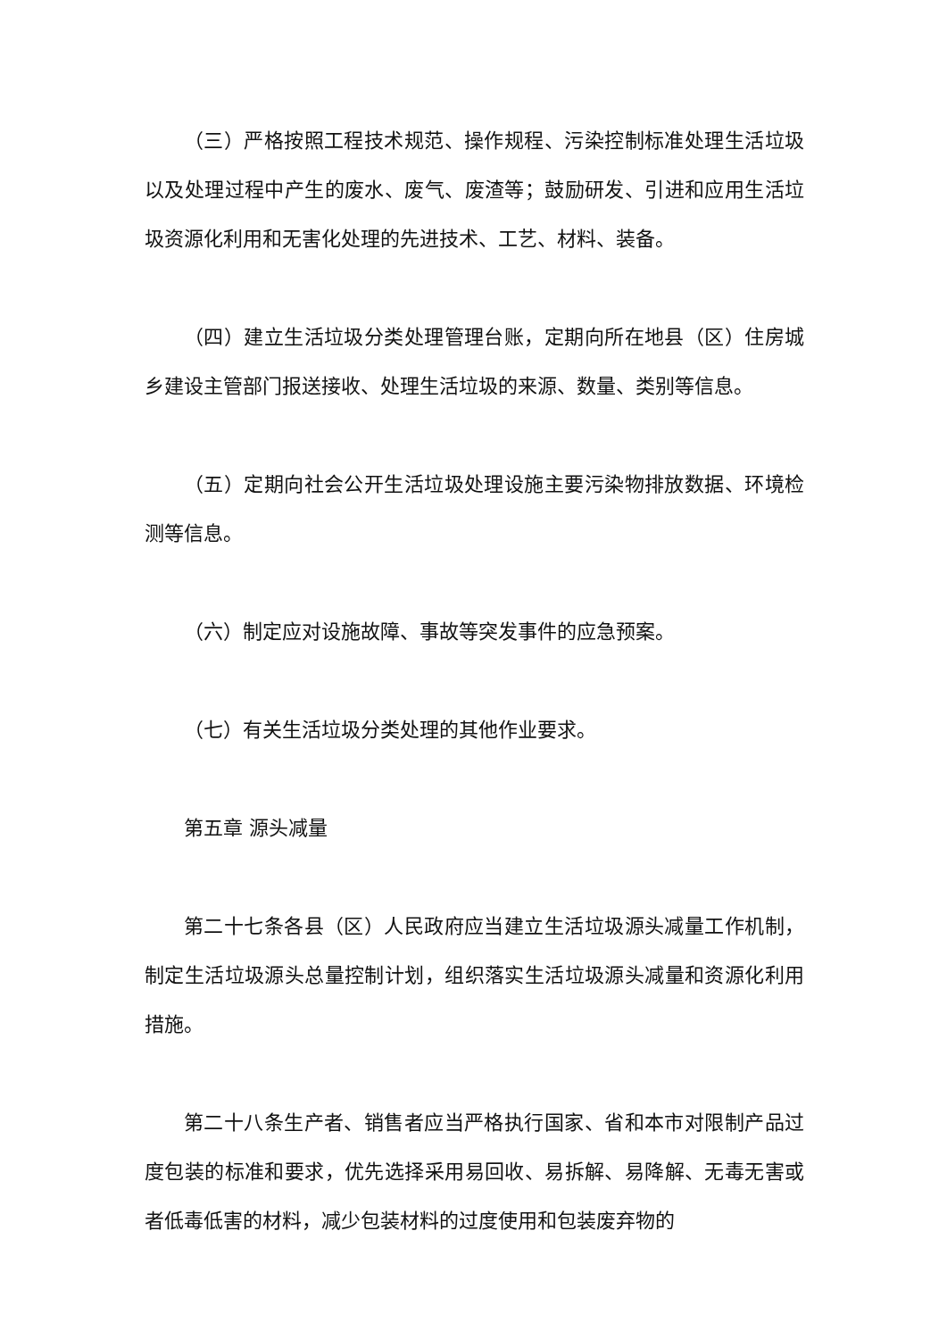（三）严格按照工程技术规范、操作规程、污染控制标准处理生活垃圾以及处理过程中产生的废水、废气、废渣等；鼓励研发、引进和应用生活垃圾资源化利用和无害化处理的先进技术、工艺、材料、装备。
（四）建立生活垃圾分类处理管理台账，定期向所在地县（区）住房城乡建设主管部门报送接收、处理生活垃圾的来源、数量、类别等信息。
（五）定期向社会公开生活垃圾处理设施主要污染物排放数据、环境检测等信息。
（六）制定应对设施故障、事故等突发事件的应急预案。
（七）有关生活垃圾分类处理的其他作业要求。
第五章 源头减量
第二十七条各县（区）人民政府应当建立生活垃圾源头减量工作机制，制定生活垃圾源头总量控制计划，组织落实生活垃圾源头减量和资源化利用措施。
第二十八条生产者、销售者应当严格执行国家、省和本市对限制产品过度包装的标准和要求，优先选择采用易回收、易拆解、易降解、无毒无害或者低毒低害的材料，减少包装材料的过度使用和包装废弃物的